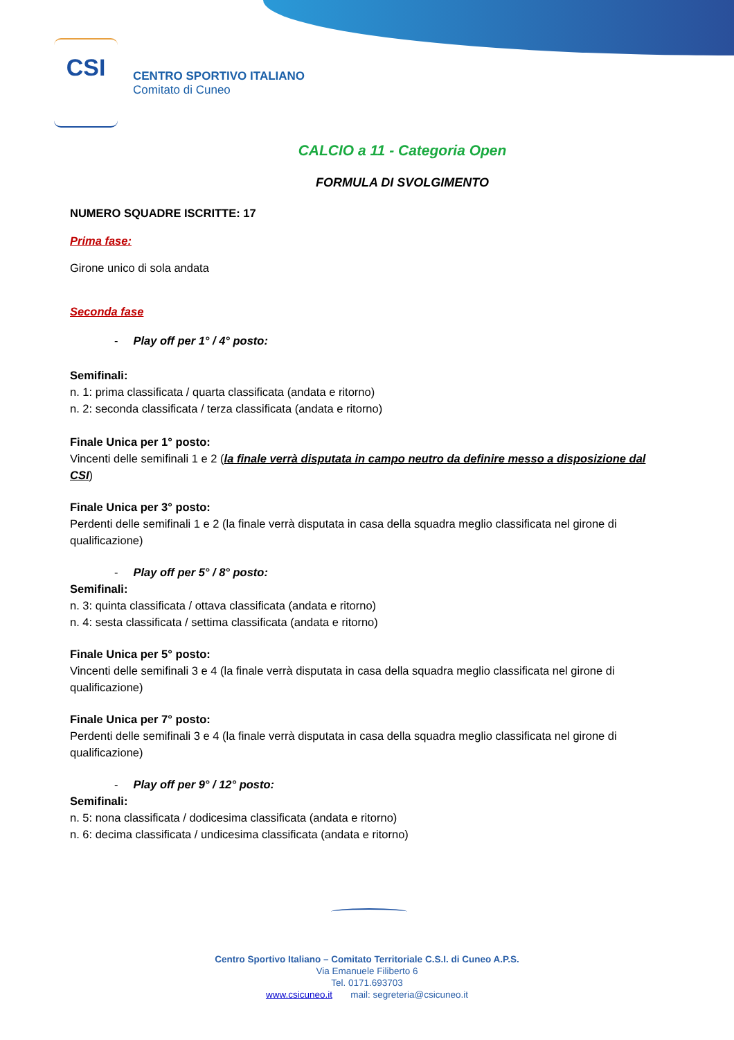CSI
CENTRO SPORTIVO ITALIANO
Comitato di Cuneo
CALCIO a 11 - Categoria Open
FORMULA DI SVOLGIMENTO
NUMERO SQUADRE ISCRITTE: 17
Prima fase:
Girone unico di sola andata
Seconda fase
- Play off per 1° / 4° posto:
Semifinali:
n. 1: prima classificata / quarta classificata (andata e ritorno)
n. 2: seconda classificata / terza classificata (andata e ritorno)
Finale Unica per 1° posto:
Vincenti delle semifinali 1 e 2 (la finale verrà disputata in campo neutro da definire messo a disposizione dal CSI)
Finale Unica per 3° posto:
Perdenti delle semifinali 1 e 2 (la finale verrà disputata in casa della squadra meglio classificata nel girone di qualificazione)
- Play off per 5° / 8° posto:
Semifinali:
n. 3: quinta classificata / ottava classificata (andata e ritorno)
n. 4: sesta classificata / settima classificata (andata e ritorno)
Finale Unica per 5° posto:
Vincenti delle semifinali 3 e 4 (la finale verrà disputata in casa della squadra meglio classificata nel girone di qualificazione)
Finale Unica per 7° posto:
Perdenti delle semifinali 3 e 4 (la finale verrà disputata in casa della squadra meglio classificata nel girone di qualificazione)
- Play off per 9° / 12° posto:
Semifinali:
n. 5: nona classificata / dodicesima classificata (andata e ritorno)
n. 6: decima classificata / undicesima classificata (andata e ritorno)
Centro Sportivo Italiano – Comitato Territoriale C.S.I. di Cuneo A.P.S.
Via Emanuele Filiberto 6
Tel. 0171.693703
www.csicuneo.it mail: segreteria@csicuneo.it